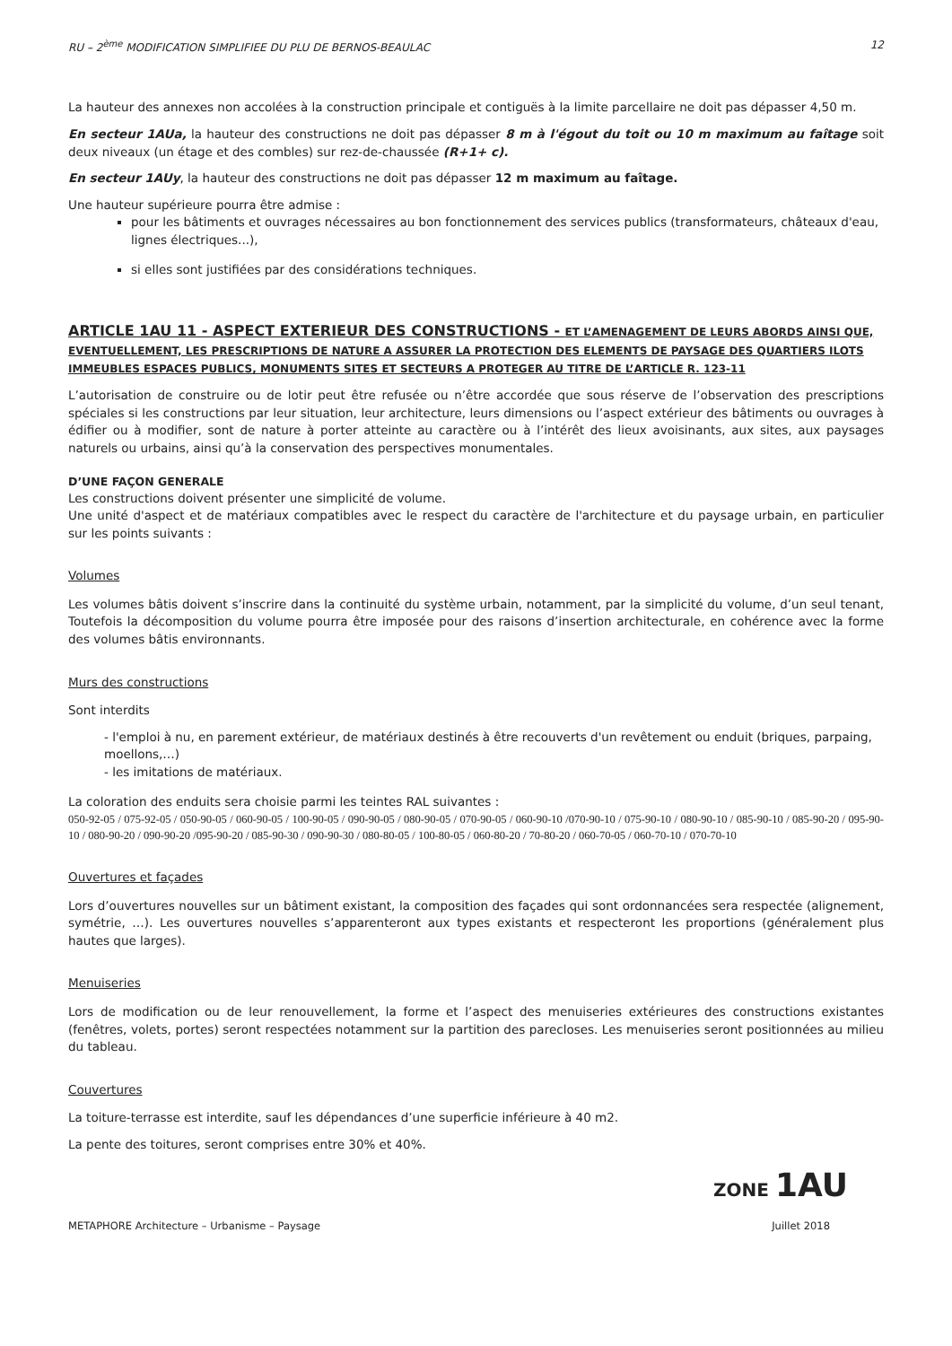RU – 2<sup>ème</sup> MODIFICATION SIMPLIFIEE DU PLU DE BERNOS-BEAULAC 12
La hauteur des annexes non accolées à la construction principale et contiguës à la limite parcellaire ne doit pas dépasser 4,50 m.
En secteur 1AUa, la hauteur des constructions ne doit pas dépasser 8 m à l'égout du toit ou 10 m maximum au faîtage soit deux niveaux (un étage et des combles) sur rez-de-chaussée (R+1+ c).
En secteur 1AUy, la hauteur des constructions ne doit pas dépasser 12 m maximum au faîtage.
Une hauteur supérieure pourra être admise :
pour les bâtiments et ouvrages nécessaires au bon fonctionnement des services publics (transformateurs, châteaux d'eau, lignes électriques...),
si elles sont justifiées par des considérations techniques.
ARTICLE 1AU 11 - ASPECT EXTERIEUR DES CONSTRUCTIONS - ET L’AMENAGEMENT DE LEURS ABORDS AINSI QUE, EVENTUELLEMENT, LES PRESCRIPTIONS DE NATURE A ASSURER LA PROTECTION DES ELEMENTS DE PAYSAGE DES QUARTIERS ILOTS IMMEUBLES ESPACES PUBLICS, MONUMENTS SITES ET SECTEURS A PROTEGER AU TITRE DE L’ARTICLE R. 123-11
L’autorisation de construire ou de lotir peut être refusée ou n’être accordée que sous réserve de l’observation des prescriptions spéciales si les constructions par leur situation, leur architecture, leurs dimensions ou l’aspect extérieur des bâtiments ou ouvrages à édifier ou à modifier, sont de nature à porter atteinte au caractère ou à l’intérêt des lieux avoisinants, aux sites, aux paysages naturels ou urbains, ainsi qu’à la conservation des perspectives monumentales.
D’UNE FAÇON GENERALE
Les constructions doivent présenter une simplicité de volume.
Une unité d'aspect et de matériaux compatibles avec le respect du caractère de l'architecture et du paysage urbain, en particulier sur les points suivants :
Volumes
Les volumes bâtis doivent s’inscrire dans la continuité du système urbain, notamment, par la simplicité du volume, d’un seul tenant, Toutefois la décomposition du volume pourra être imposée pour des raisons d’insertion architecturale, en cohérence avec la forme des volumes bâtis environnants.
Murs des constructions
Sont interdits
- l'emploi à nu, en parement extérieur, de matériaux destinés à être recouverts d'un revêtement ou enduit (briques, parpaing, moellons,…)
- les imitations de matériaux.
La coloration des enduits sera choisie parmi les teintes RAL suivantes :
050-92-05 / 075-92-05 / 050-90-05 / 060-90-05 / 100-90-05 / 090-90-05 / 080-90-05 / 070-90-05 / 060-90-10 /070-90-10 / 075-90-10 / 080-90-10 / 085-90-10 / 085-90-20 / 095-90-10 / 080-90-20 / 090-90-20 /095-90-20 / 085-90-30 / 090-90-30 / 080-80-05 / 100-80-05 / 060-80-20 / 70-80-20 / 060-70-05 / 060-70-10 / 070-70-10
Ouvertures et façades
Lors d’ouvertures nouvelles sur un bâtiment existant, la composition des façades qui sont ordonnancées sera respectée (alignement, symétrie, …). Les ouvertures nouvelles s’apparenteront aux types existants et respecteront les proportions (généralement plus hautes que larges).
Menuiseries
Lors de modification ou de leur renouvellement, la forme et l’aspect des menuiseries extérieures des constructions existantes (fenêtres, volets, portes) seront respectées notamment sur la partition des parecloses. Les menuiseries seront positionnées au milieu du tableau.
Couvertures
La toiture-terrasse est interdite, sauf les dépendances d’une superficie inférieure à 40 m2.
La pente des toitures, seront comprises entre 30% et 40%.
ZONE 1AU
METAPHORE Architecture – Urbanisme – Paysage Juillet 2018